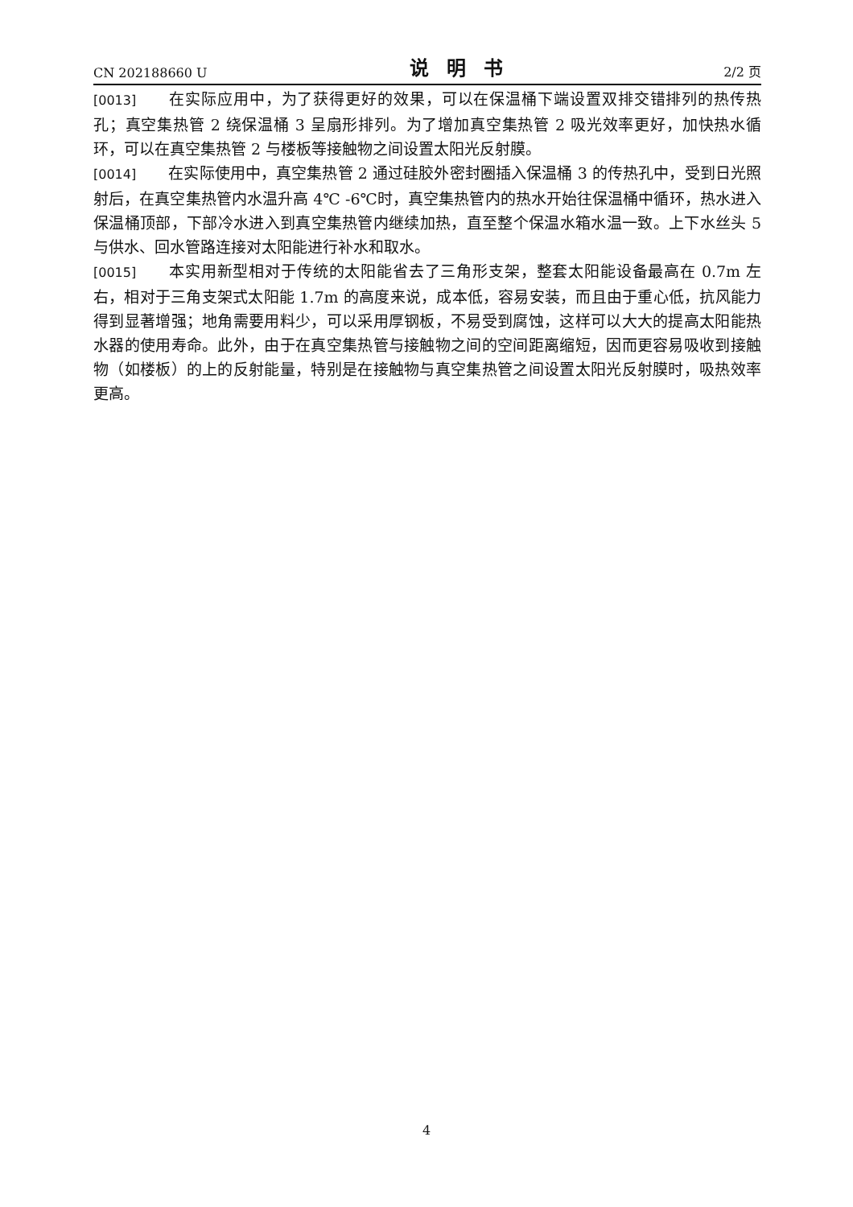CN 202188660 U 说明书 2/2 页
[0013] 在实际应用中，为了获得更好的效果，可以在保温桶下端设置双排交错排列的热传热孔；真空集热管 2 绕保温桶 3 呈扇形排列。为了增加真空集热管 2 吸光效率更好，加快热水循环，可以在真空集热管 2 与楼板等接触物之间设置太阳光反射膜。
[0014] 在实际使用中，真空集热管 2 通过硅胶外密封圈插入保温桶 3 的传热孔中，受到日光照射后，在真空集热管内水温升高 4℃ -6℃时，真空集热管内的热水开始往保温桶中循环，热水进入保温桶顶部，下部冷水进入到真空集热管内继续加热，直至整个保温水箱水温一致。上下水丝头 5 与供水、回水管路连接对太阳能进行补水和取水。
[0015] 本实用新型相对于传统的太阳能省去了三角形支架，整套太阳能设备最高在 0.7m 左右，相对于三角支架式太阳能 1.7m 的高度来说，成本低，容易安装，而且由于重心低，抗风能力得到显著增强；地角需要用料少，可以采用厚钢板，不易受到腐蚀，这样可以大大的提高太阳能热水器的使用寿命。此外，由于在真空集热管与接触物之间的空间距离缩短，因而更容易吸收到接触物（如楼板）的上的反射能量，特别是在接触物与真空集热管之间设置太阳光反射膜时，吸热效率更高。
4